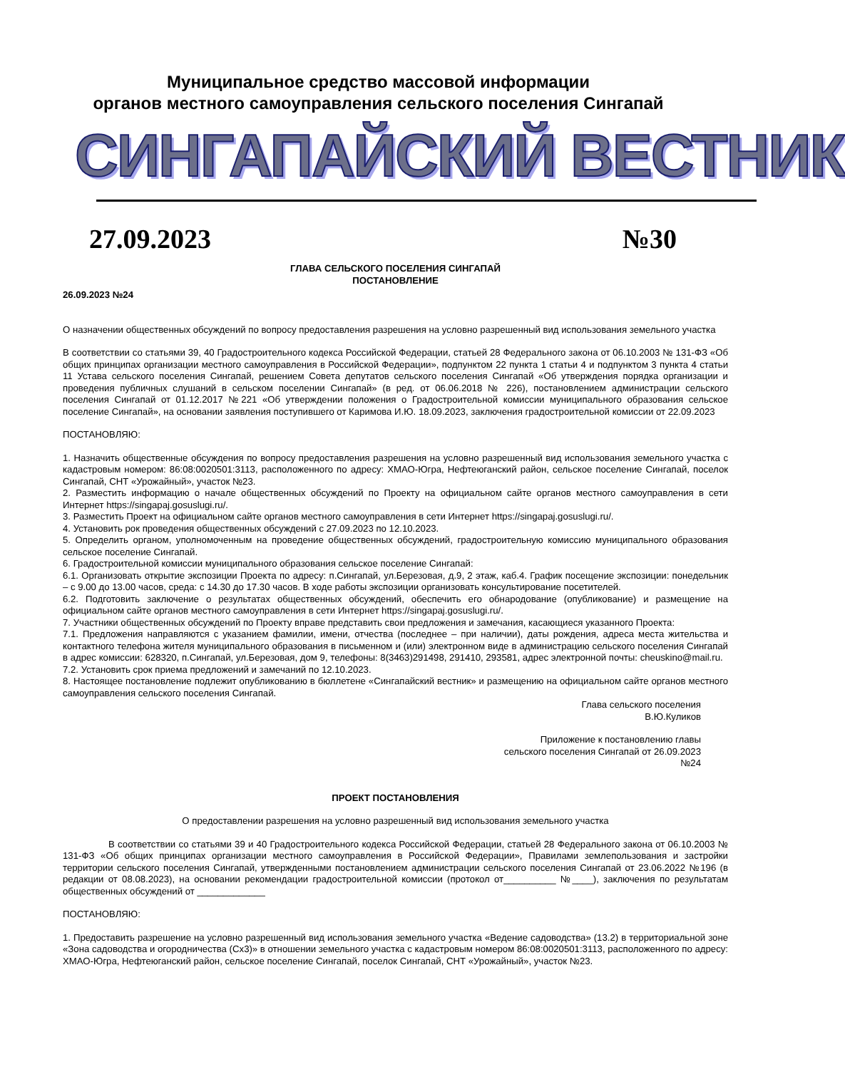Муниципальное средство массовой информации
органов местного самоуправления сельского поселения Сингапай
СИНГАПАЙСКИЙ ВЕСТНИК
27.09.2023 №30
ГЛАВА СЕЛЬСКОГО ПОСЕЛЕНИЯ СИНГАПАЙ
ПОСТАНОВЛЕНИЕ
26.09.2023 №24
О назначении общественных обсуждений по вопросу предоставления разрешения на условно разрешенный вид использования земельного участка
В соответствии со статьями 39, 40 Градостроительного кодекса Российской Федерации, статьей 28 Федерального закона от 06.10.2003 № 131-ФЗ «Об общих принципах организации местного самоуправления в Российской Федерации», подпунктом 22 пункта 1 статьи 4 и подпунктом 3 пункта 4 статьи 11 Устава сельского поселения Сингапай, решением Совета депутатов сельского поселения Сингапай «Об утверждения порядка организации и проведения публичных слушаний в сельском поселении Сингапай» (в ред. от 06.06.2018 № 226), постановлением администрации сельского поселения Сингапай от 01.12.2017 №221 «Об утверждении положения о Градостроительной комиссии муниципального образования сельское поселение Сингапай», на основании заявления поступившего от Каримова И.Ю. 18.09.2023, заключения градостроительной комиссии от 22.09.2023
ПОСТАНОВЛЯЮ:
1. Назначить общественные обсуждения по вопросу предоставления разрешения на условно разрешенный вид использования земельного участка с кадастровым номером: 86:08:0020501:3113, расположенного по адресу: ХМАО-Югра, Нефтеюганский район, сельское поселение Сингапай, поселок Сингапай, СНТ «Урожайный», участок №23.
2. Разместить информацию о начале общественных обсуждений по Проекту на официальном сайте органов местного самоуправления в сети Интернет https://singapaj.gosuslugi.ru/.
3. Разместить Проект на официальном сайте органов местного самоуправления в сети Интернет https://singapaj.gosuslugi.ru/.
4. Установить рок проведения общественных обсуждений с 27.09.2023 по 12.10.2023.
5. Определить органом, уполномоченным на проведение общественных обсуждений, градостроительную комиссию муниципального образования сельское поселение Сингапай.
6. Градостроительной комиссии муниципального образования сельское поселение Сингапай:
6.1. Организовать открытие экспозиции Проекта по адресу: п.Сингапай, ул.Березовая, д.9, 2 этаж, каб.4. График посещение экспозиции: понедельник – с 9.00 до 13.00 часов, среда: с 14.30 до 17.30 часов. В ходе работы экспозиции организовать консультирование посетителей.
6.2. Подготовить заключение о результатах общественных обсуждений, обеспечить его обнародование (опубликование) и размещение на официальном сайте органов местного самоуправления в сети Интернет https://singapaj.gosuslugi.ru/.
7. Участники общественных обсуждений по Проекту вправе представить свои предложения и замечания, касающиеся указанного Проекта:
7.1. Предложения направляются с указанием фамилии, имени, отчества (последнее – при наличии), даты рождения, адреса места жительства и контактного телефона жителя муниципального образования в письменном и (или) электронном виде в администрацию сельского поселения Сингапай в адрес комиссии: 628320, п.Сингапай, ул.Березовая, дом 9, телефоны: 8(3463)291498, 291410, 293581, адрес электронной почты: cheuskino@mail.ru.
7.2. Установить срок приема предложений и замечаний по 12.10.2023.
8. Настоящее постановление подлежит опубликованию в бюллетене «Сингапайский вестник» и размещению на официальном сайте органов местного самоуправления сельского поселения Сингапай.
Глава сельского поселения
В.Ю.Куликов
Приложение к постановлению главы
сельского поселения Сингапай от 26.09.2023
№24
ПРОЕКТ ПОСТАНОВЛЕНИЯ
О предоставлении разрешения на условно разрешенный вид использования земельного участка
В соответствии со статьями 39 и 40 Градостроительного кодекса Российской Федерации, статьей 28 Федерального закона от 06.10.2003 № 131-ФЗ «Об общих принципах организации местного самоуправления в Российской Федерации», Правилами землепользования и застройки территории сельского поселения Сингапай, утвержденными постановлением администрации сельского поселения Сингапай от 23.06.2022 №196 (в редакции от 08.08.2023), на основании рекомендации градостроительной комиссии (протокол от__________ №____), заключения по результатам общественных обсуждений от _____________
ПОСТАНОВЛЯЮ:
1. Предоставить разрешение на условно разрешенный вид использования земельного участка «Ведение садоводства» (13.2) в территориальной зоне «Зона садоводства и огородничества (Сх3)» в отношении земельного участка с кадастровым номером 86:08:0020501:3113, расположенного по адресу: ХМАО-Югра, Нефтеюганский район, сельское поселение Сингапай, поселок Сингапай, СНТ «Урожайный», участок №23.